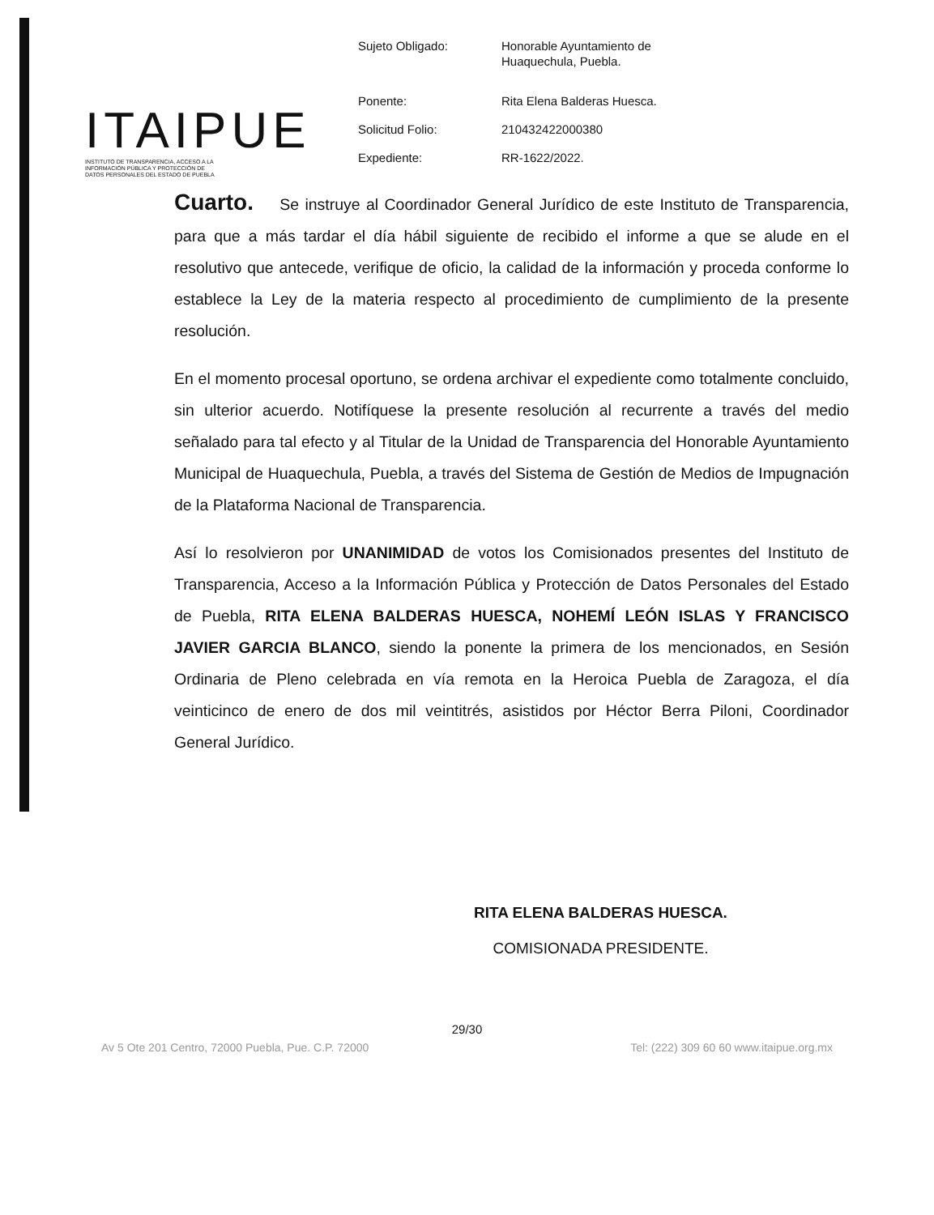ITAIPUE
INSTITUTO DE TRANSPARENCIA, ACCESO A LA
INFORMACIÓN PÚBLICA Y PROTECCIÓN DE
DATOS PERSONALES DEL ESTADO DE PUEBLA
| Sujeto Obligado: | Honorable Ayuntamiento de Huaquechula, Puebla. |
| Ponente: | Rita Elena Balderas Huesca. |
| Solicitud Folio: | 210432422000380 |
| Expediente: | RR-1622/2022. |
Cuarto. Se instruye al Coordinador General Jurídico de este Instituto de Transparencia, para que a más tardar el día hábil siguiente de recibido el informe a que se alude en el resolutivo que antecede, verifique de oficio, la calidad de la información y proceda conforme lo establece la Ley de la materia respecto al procedimiento de cumplimiento de la presente resolución.
En el momento procesal oportuno, se ordena archivar el expediente como totalmente concluido, sin ulterior acuerdo. Notifíquese la presente resolución al recurrente a través del medio señalado para tal efecto y al Titular de la Unidad de Transparencia del Honorable Ayuntamiento Municipal de Huaquechula, Puebla, a través del Sistema de Gestión de Medios de Impugnación de la Plataforma Nacional de Transparencia.
Así lo resolvieron por UNANIMIDAD de votos los Comisionados presentes del Instituto de Transparencia, Acceso a la Información Pública y Protección de Datos Personales del Estado de Puebla, RITA ELENA BALDERAS HUESCA, NOHEMÍ LEÓN ISLAS Y FRANCISCO JAVIER GARCIA BLANCO, siendo la ponente la primera de los mencionados, en Sesión Ordinaria de Pleno celebrada en vía remota en la Heroica Puebla de Zaragoza, el día veinticinco de enero de dos mil veintitrés, asistidos por Héctor Berra Piloni, Coordinador General Jurídico.
RITA ELENA BALDERAS HUESCA.
COMISIONADA PRESIDENTE.
29/30
Av 5 Ote 201 Centro, 72000 Puebla, Pue. C.P. 72000 Tel: (222) 309 60 60 www.itaipue.org.mx